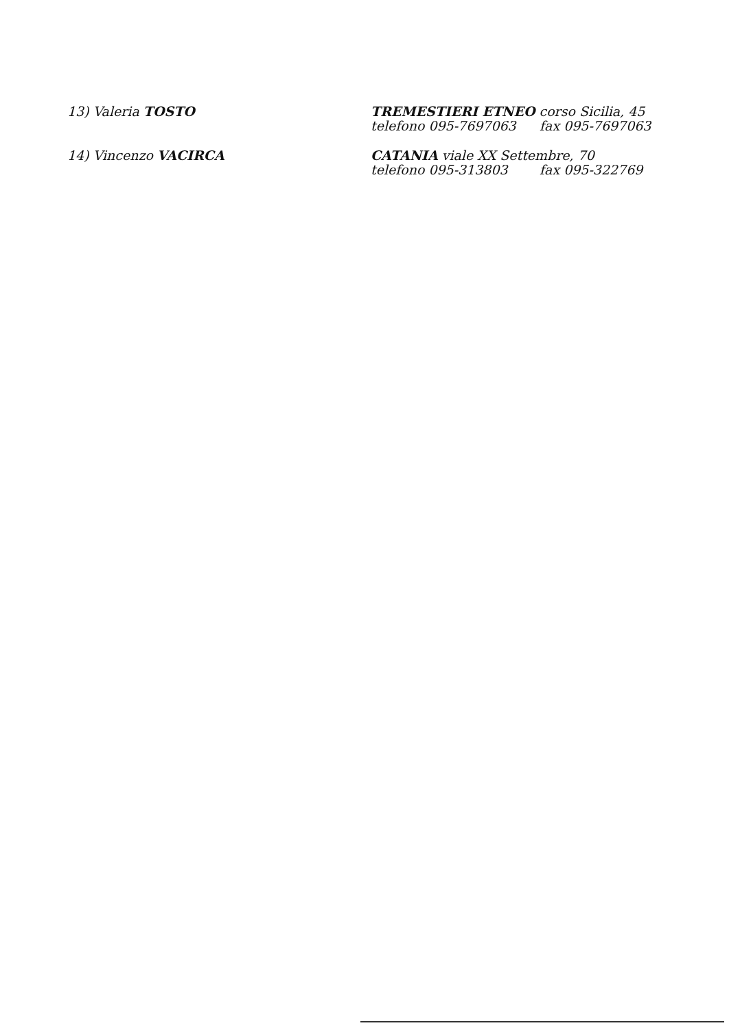| 13) Valeria TOSTO | TREMESTIERI ETNEO corso Sicilia, 45 telefono 095-7697063 fax 095-7697063 |
| 14) Vincenzo VACIRCA | CATANIA viale XX Settembre, 70 telefono 095-313803 fax 095-322769 |